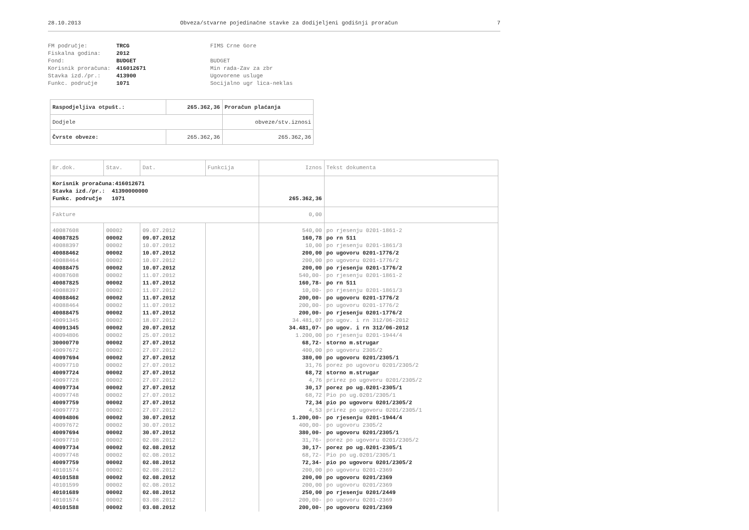28.10.2013 Obveza/stvarne pojedinačne stavke za dodijeljeni godišnji proračun 7
FM područje: TRCG FIMS Crne Gore Fiskalna godina: 2012 Fond: BUDGET BUDGET Korisnik proračuna: 416012671 Min rada-Zav za zbr Stavka izd./pr.: 413900 Ugovorene usluge Funkc. područje 1071 Socijalno ugr lica-neklas
| Raspodjeljiva otpušt.: | 265.362,36 | Proračun plaćanja |
| Dodjele | | obveze/stv.iznosi |
| Čvrste obveze: | 265.362,36 | 265.362,36 |
| Br.dok. | Stav. | Dat. | Funkcija | Iznos | Tekst dokumenta |
| --- | --- | --- | --- | --- | --- |
| Korisnik proračuna:416012671 Stavka izd./pr.: 41390000000 Funkc. područje 1071 | | | | 265.362,36 | |
| Fakture | | | | 0,00 | |
| 40087608 | 00002 | 09.07.2012 | | 540,00 | po rjesenju 0201-1861-2 |
| 40087825 | 00002 | 09.07.2012 | | 160,78 | po rn 511 |
| 40088397 | 00002 | 10.07.2012 | | 10,00 | po rjesenju 0201-1861/3 |
| 40088462 | 00002 | 10.07.2012 | | 200,00 | po ugovoru 0201-1776/2 |
| 40088464 | 00002 | 10.07.2012 | | 200,00 | po ugovoru 0201-1776/2 |
| 40088475 | 00002 | 10.07.2012 | | 200,00 | po rjesenju 0201-1776/2 |
| 40087608 | 00002 | 11.07.2012 | | 540,00- | po rjesenju 0201-1861-2 |
| 40087825 | 00002 | 11.07.2012 | | 160,78- | po rn 511 |
| 40088397 | 00002 | 11.07.2012 | | 10,00- | po rjesenju 0201-1861/3 |
| 40088462 | 00002 | 11.07.2012 | | 200,00- | po ugovoru 0201-1776/2 |
| 40088464 | 00002 | 11.07.2012 | | 200,00- | po ugovoru 0201-1776/2 |
| 40088475 | 00002 | 11.07.2012 | | 200,00- | po rjesenju 0201-1776/2 |
| 40091345 | 00002 | 18.07.2012 | | 34.481,07 | po ugov. i rn 312/06-2012 |
| 40091345 | 00002 | 20.07.2012 | | 34.481,07- | po ugov. i rn 312/06-2012 |
| 40094806 | 00002 | 25.07.2012 | | 1.200,00 | po rjesenju 0201-1944/4 |
| 30000770 | 00002 | 27.07.2012 | | 68,72- | storno m.strugar |
| 40097672 | 00002 | 27.07.2012 | | 400,00 | po ugovoru 2305/2 |
| 40097694 | 00002 | 27.07.2012 | | 380,00 | po ugovoru 0201/2305/1 |
| 40097710 | 00002 | 27.07.2012 | | 31,76 | porez po ugovoru 0201/2305/2 |
| 40097724 | 00002 | 27.07.2012 | | 68,72 | storno m.strugar |
| 40097728 | 00002 | 27.07.2012 | | 4,76 | prirez po ugovoru 0201/2305/2 |
| 40097734 | 00002 | 27.07.2012 | | 30,17 | porez po ug.0201-2305/1 |
| 40097748 | 00002 | 27.07.2012 | | 68,72 | Pio po ug.0201/2305/1 |
| 40097759 | 00002 | 27.07.2012 | | 72,34 | pio po ugovoru 0201/2305/2 |
| 40097773 | 00002 | 27.07.2012 | | 4,53 | prirez po ugovoru 0201/2305/1 |
| 40094806 | 00002 | 30.07.2012 | | 1.200,00- | po rjesenju 0201-1944/4 |
| 40097672 | 00002 | 30.07.2012 | | 400,00- | po ugovoru 2305/2 |
| 40097694 | 00002 | 30.07.2012 | | 380,00- | po ugovoru 0201/2305/1 |
| 40097710 | 00002 | 02.08.2012 | | 31,76- | porez po ugovoru 0201/2305/2 |
| 40097734 | 00002 | 02.08.2012 | | 30,17- | porez po ug.0201-2305/1 |
| 40097748 | 00002 | 02.08.2012 | | 68,72- | Pio po ug.0201/2305/1 |
| 40097759 | 00002 | 02.08.2012 | | 72,34- | pio po ugovoru 0201/2305/2 |
| 40101574 | 00002 | 02.08.2012 | | 200,00 | po ugovoru 0201-2369 |
| 40101588 | 00002 | 02.08.2012 | | 200,00 | po ugovoru 0201/2369 |
| 40101599 | 00002 | 02.08.2012 | | 200,00 | po ugovoru 0201/2369 |
| 40101689 | 00002 | 02.08.2012 | | 250,00 | po rjesenju 0201/2449 |
| 40101574 | 00002 | 03.08.2012 | | 200,00- | po ugovoru 0201-2369 |
| 40101588 | 00002 | 03.08.2012 | | 200,00- | po ugovoru 0201/2369 |